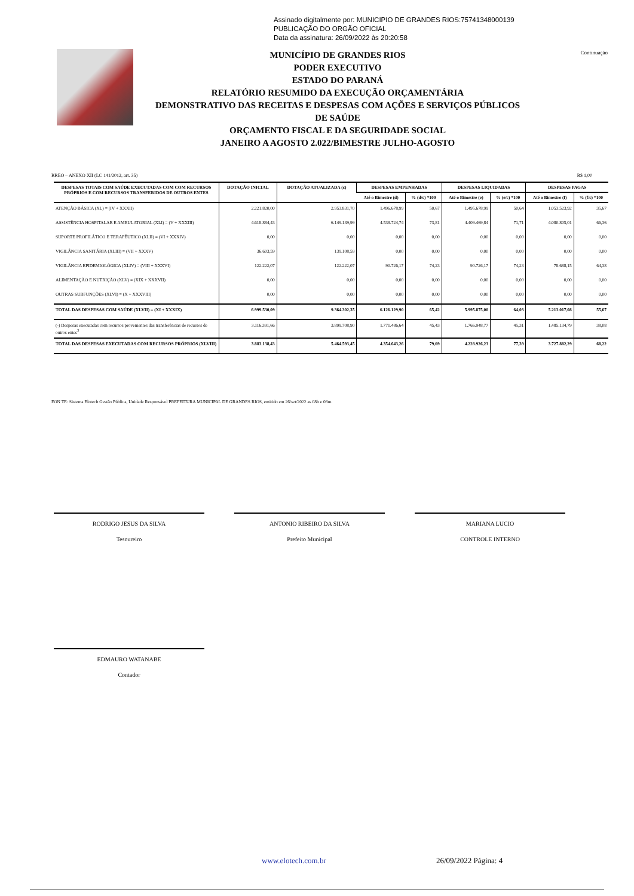Assinado digitalmente por: MUNICIPIO DE GRANDES RIOS:75741348000139
PUBLICAÇÃO DO ORGÃO OFICIAL
Data da assinatura: 26/09/2022 às 20:20:58
MUNICÍPIO DE GRANDES RIOS
PODER EXECUTIVO
ESTADO DO PARANÁ
RELATÓRIO RESUMIDO DA EXECUÇÃO ORÇAMENTÁRIA
DEMONSTRATIVO DAS RECEITAS E DESPESAS COM AÇÕES E SERVIÇOS PÚBLICOS DE SAÚDE
ORÇAMENTO FISCAL E DA SEGURIDADE SOCIAL
JANEIRO A AGOSTO 2.022/BIMESTRE JULHO-AGOSTO
Continuação
RREO – ANEXO XII (LC 141/2012, art. 35) R$ 1,00
| DESPESAS TOTAIS COM SAÚDE EXECUTADAS COM COM RECURSOS PRÓPRIOS E COM RECURSOS TRANSFERIDOS DE OUTROS ENTES | DOTAÇÃO INICIAL | DOTAÇÃO ATUALIZADA (c) | DESPESAS EMPENHADAS | | DESPESAS LIQUIDADAS | | DESPESAS PAGAS | |
| --- | --- | --- | --- | --- | --- | --- | --- | --- |
| | | | Até o Bimestre (d) | % (d/c) *100 | Até o Bimestre (e) | % (e/c) *100 | Até o Bimestre (f) | % (f/c) *100 |
| ATENÇÃO BÁSICA (XL) = (IV + XXXII) | 2.221.820,00 | 2.953.831,70 | 1.496.678,99 | 50,67 | 1.495.678,99 | 50,64 | 1.053.523,92 | 35,67 |
| ASSISTÊNCIA HOSPITALAR E AMBULATORIAL (XLI) = (V + XXXIII) | 4.618.884,43 | 6.149.139,99 | 4.538.724,74 | 73,81 | 4.409.469,84 | 71,71 | 4.080.805,01 | 66,36 |
| SUPORTE PROFILÁTICO E TERAPÊUTICO (XLII) = (VI + XXXIV) | 0,00 | 0,00 | 0,00 | 0,00 | 0,00 | 0,00 | 0,00 | 0,00 |
| VIGILÂNCIA SANITÁRIA (XLIII) = (VII + XXXV) | 36.603,59 | 139.108,59 | 0,00 | 0,00 | 0,00 | 0,00 | 0,00 | 0,00 |
| VIGILÂNCIA EPIDEMIOLÓGICA (XLIV) = (VIII + XXXVI) | 122.222,07 | 122.222,07 | 90.726,17 | 74,23 | 90.726,17 | 74,23 | 78.688,15 | 64,38 |
| ALIMENTAÇÃO E NUTRIÇÃO (XLV) = (XIX + XXXVII) | 0,00 | 0,00 | 0,00 | 0,00 | 0,00 | 0,00 | 0,00 | 0,00 |
| OUTRAS SUBFUNÇÕES (XLVI) = (X + XXXVIII) | 0,00 | 0,00 | 0,00 | 0,00 | 0,00 | 0,00 | 0,00 | 0,00 |
| TOTAL DAS DESPESAS COM SAÚDE (XLVII) = (XI + XXXIX) | 6.999.530,09 | 9.364.302,35 | 6.126.129,90 | 65,42 | 5.995.875,00 | 64,03 | 5.213.017,08 | 55,67 |
| (-) Despesas executadas com recursos provenientes das transferências de recursos de outros entes<sup>3</sup> | 3.116.391,66 | 3.899.708,90 | 1.771.486,64 | 45,43 | 1.766.948,77 | 45,31 | 1.485.134,79 | 38,08 |
| TOTAL DAS DESPESAS EXECUTADAS COM RECURSOS PRÓPRIOS (XLVIII) | 3.883.138,43 | 5.464.593,45 | 4.354.643,26 | 79,69 | 4.228.926,23 | 77,39 | 3.727.882,29 | 68,22 |
FON TE: Sistema Elotech Gestão Pública, Unidade Responsável PREFEITURA MUNICIPAL DE GRANDES RIOS, emitido em 26/set/2022 as 08h e 08m.
RODRIGO JESUS DA SILVA
Tesoureiro
ANTONIO RIBEIRO DA SILVA
Prefeito Municipal
MARIANA LUCIO
CONTROLE INTERNO
EDMAURO WATANABE
Contador
www.elotech.com.br 26/09/2022 Página: 4